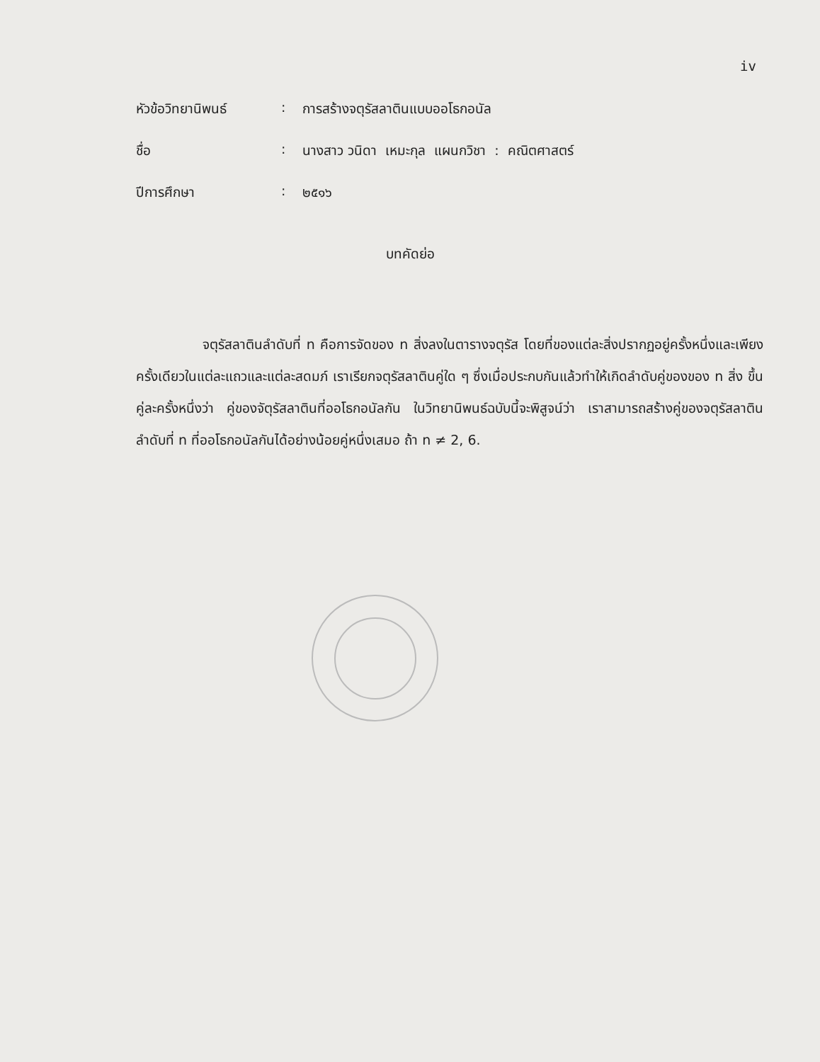iv
| หัวข้อวิทยานิพนธ์ | : | การสร้างจตุรัสลาตินแบบออโธกอนัล |
| ชื่อ | : | นางสาว วนิดา เหมะกุล แผนกวิชา : คณิตศาสตร์ |
| ปีการศึกษา | : | ๒๕๑๖ |
บทคัดย่อ
จตุรัสลาตินลำดับที่ n คือการจัดของ n สิ่งลงในตารางจตุรัส โดยที่ของแต่ละสิ่งปรากฏอยู่ครั้งหนึ่งและเพียงครั้งเดียวในแต่ละแถวและแต่ละสดมภ์ เราเรียกจตุรัสลาตินคู่ใด ๆ ซึ่งเมื่อประกบกันแล้วทำให้เกิดลำดับคู่ของของ n สิ่ง ขึ้นคู่ละครั้งหนึ่งว่า คู่ของจัตุรัสลาตินที่ออโธกอนัลกัน ในวิทยานิพนธ์ฉบับนี้จะพิสูจน์ว่า เราสามารถสร้างคู่ของจตุรัสลาตินลำดับที่ n ที่ออโธกอนัลกันได้อย่างน้อยคู่หนึ่งเสมอ ถ้า n ≠ 2, 6.